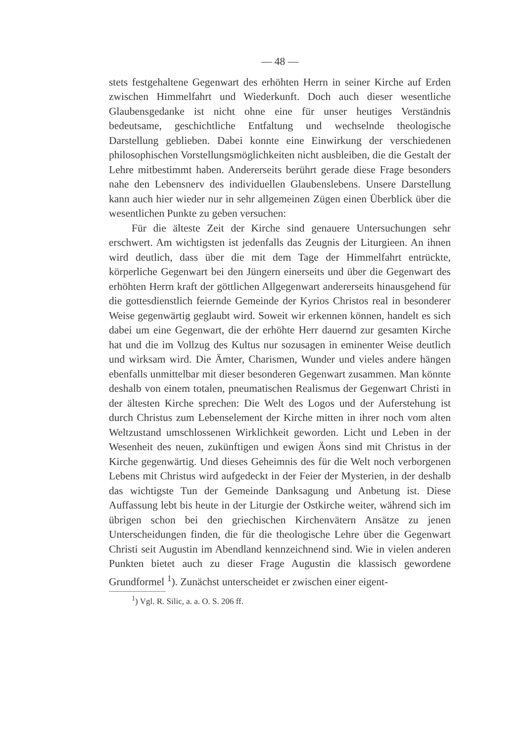— 48 —
stets festgehaltene Gegenwart des erhöhten Herrn in seiner Kirche auf Erden zwischen Himmelfahrt und Wiederkunft. Doch auch dieser wesentliche Glaubensgedanke ist nicht ohne eine für unser heutiges Verständnis bedeutsame, geschichtliche Entfaltung und wechselnde theologische Darstellung geblieben. Dabei konnte eine Einwirkung der verschiedenen philosophischen Vorstellungsmöglichkeiten nicht ausbleiben, die die Gestalt der Lehre mitbestimmt haben. Andererseits berührt gerade diese Frage besonders nahe den Lebensnerv des individuellen Glaubenslebens. Unsere Darstellung kann auch hier wieder nur in sehr allgemeinen Zügen einen Überblick über die wesentlichen Punkte zu geben versuchen:
Für die älteste Zeit der Kirche sind genauere Untersuchungen sehr erschwert. Am wichtigsten ist jedenfalls das Zeugnis der Liturgieen. An ihnen wird deutlich, dass über die mit dem Tage der Himmelfahrt entrückte, körperliche Gegenwart bei den Jüngern einerseits und über die Gegenwart des erhöhten Herrn kraft der göttlichen Allgegenwart andererseits hinausgehend für die gottesdienstlich feiernde Gemeinde der Kyrios Christos real in besonderer Weise gegenwärtig geglaubt wird. Soweit wir erkennen können, handelt es sich dabei um eine Gegenwart, die der erhöhte Herr dauernd zur gesamten Kirche hat und die im Vollzug des Kultus nur sozusagen in eminenter Weise deutlich und wirksam wird. Die Ämter, Charismen, Wunder und vieles andere hängen ebenfalls unmittelbar mit dieser besonderen Gegenwart zusammen. Man könnte deshalb von einem totalen, pneumatischen Realismus der Gegenwart Christi in der ältesten Kirche sprechen: Die Welt des Logos und der Auferstehung ist durch Christus zum Lebenselement der Kirche mitten in ihrer noch vom alten Weltzustand umschlossenen Wirklichkeit geworden. Licht und Leben in der Wesenheit des neuen, zukünftigen und ewigen Äons sind mit Christus in der Kirche gegenwärtig. Und dieses Geheimnis des für die Welt noch verborgenen Lebens mit Christus wird aufgedeckt in der Feier der Mysterien, in der deshalb das wichtigste Tun der Gemeinde Danksagung und Anbetung ist. Diese Auffassung lebt bis heute in der Liturgie der Ostkirche weiter, während sich im übrigen schon bei den griechischen Kirchenvätern Ansätze zu jenen Unterscheidungen finden, die für die theologische Lehre über die Gegenwart Christi seit Augustin im Abendland kennzeichnend sind. Wie in vielen anderen Punkten bietet auch zu dieser Frage Augustin die klassisch gewordene Grundformel <sup>1</sup>). Zunächst unterscheidet er zwischen einer eigent-
<sup>1</sup>) Vgl. R. Silic, a. a. O. S. 206 ff.